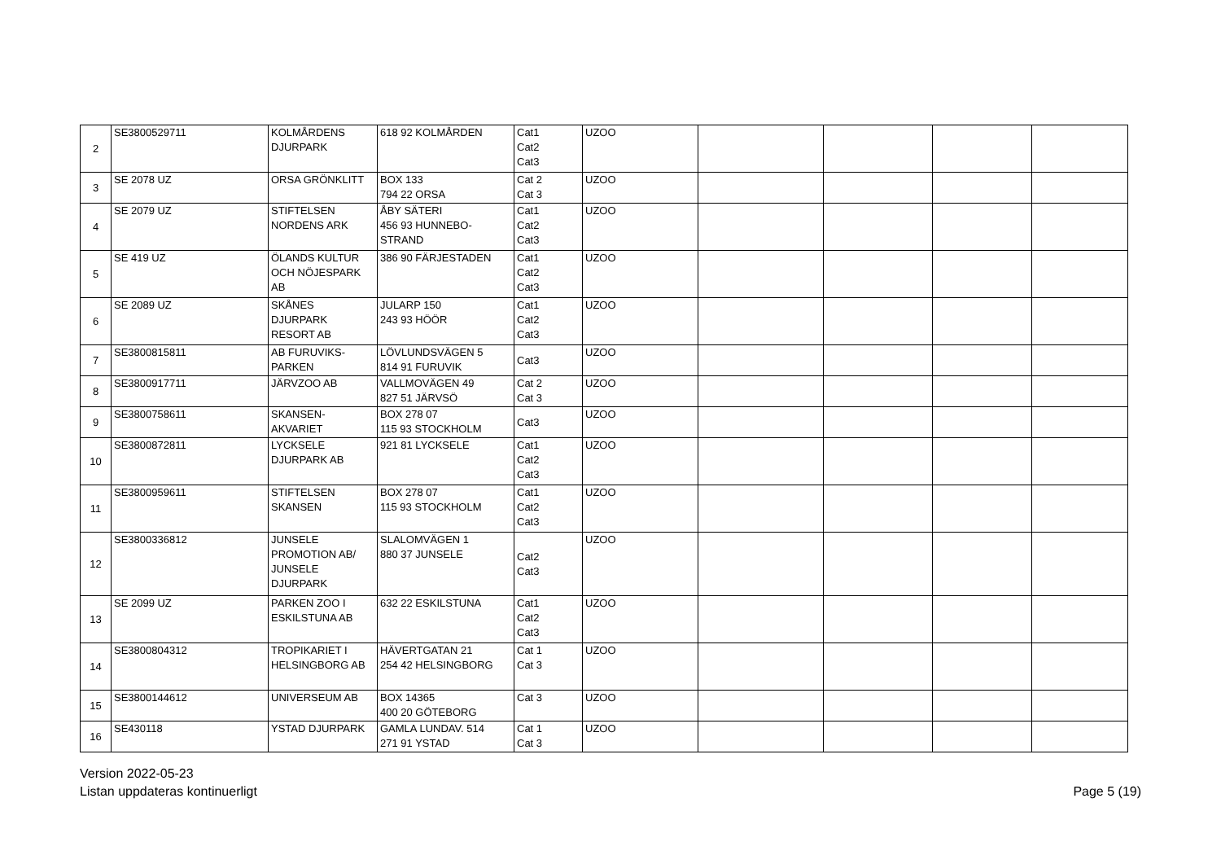| 2 | SE3800529711 | KOLMÅRDENS DJURPARK | 618 92 KOLMÅRDEN | Cat1 Cat2 Cat3 | UZOO | | | | |
| 3 | SE 2078 UZ | ORSA GRÖNKLITT | BOX 133 794 22 ORSA | Cat 2 Cat 3 | UZOO | | | | |
| 4 | SE 2079 UZ | STIFTELSEN NORDENS ARK | ÅBY SÄTERI 456 93 HUNNEBO- STRAND | Cat1 Cat2 Cat3 | UZOO | | | | |
| 5 | SE 419 UZ | ÖLANDS KULTUR OCH NÖJESPARK AB | 386 90 FÄRJESTADEN | Cat1 Cat2 Cat3 | UZOO | | | | |
| 6 | SE 2089 UZ | SKÅNES DJURPARK RESORT AB | JULARP 150 243 93 HÖÖR | Cat1 Cat2 Cat3 | UZOO | | | | |
| 7 | SE3800815811 | AB FURUVIKS- PARKEN | LÖVLUNDSVÄGEN 5 814 91 FURUVIK | Cat3 | UZOO | | | | |
| 8 | SE3800917711 | JÄRVZOO AB | VALLMOVÄGEN 49 827 51 JÄRVSÖ | Cat 2 Cat 3 | UZOO | | | | |
| 9 | SE3800758611 | SKANSEN- AKVARIET | BOX 278 07 115 93 STOCKHOLM | Cat3 | UZOO | | | | |
| 10 | SE3800872811 | LYCKSELE DJURPARK AB | 921 81 LYCKSELE | Cat1 Cat2 Cat3 | UZOO | | | | |
| 11 | SE3800959611 | STIFTELSEN SKANSEN | BOX 278 07 115 93 STOCKHOLM | Cat1 Cat2 Cat3 | UZOO | | | | |
| 12 | SE3800336812 | JUNSELE PROMOTION AB/ JUNSELE DJURPARK | SLALOMVÄGEN 1 880 37 JUNSELE | Cat2 Cat3 | UZOO | | | | |
| 13 | SE 2099 UZ | PARKEN ZOO I ESKILSTUNA AB | 632 22 ESKILSTUNA | Cat1 Cat2 Cat3 | UZOO | | | | |
| 14 | SE3800804312 | TROPIKARIET I HELSINGBORG AB | HÄVERTGATAN 21 254 42 HELSINGBORG | Cat 1 Cat 3 | UZOO | | | | |
| 15 | SE3800144612 | UNIVERSEUM AB | BOX 14365 400 20 GÖTEBORG | Cat 3 | UZOO | | | | |
| 16 | SE430118 | YSTAD DJURPARK | GAMLA LUNDAV. 514 271 91 YSTAD | Cat 1 Cat 3 | UZOO | | | | |
Version 2022-05-23
Listan uppdateras kontinuerligt
Page 5 (19)